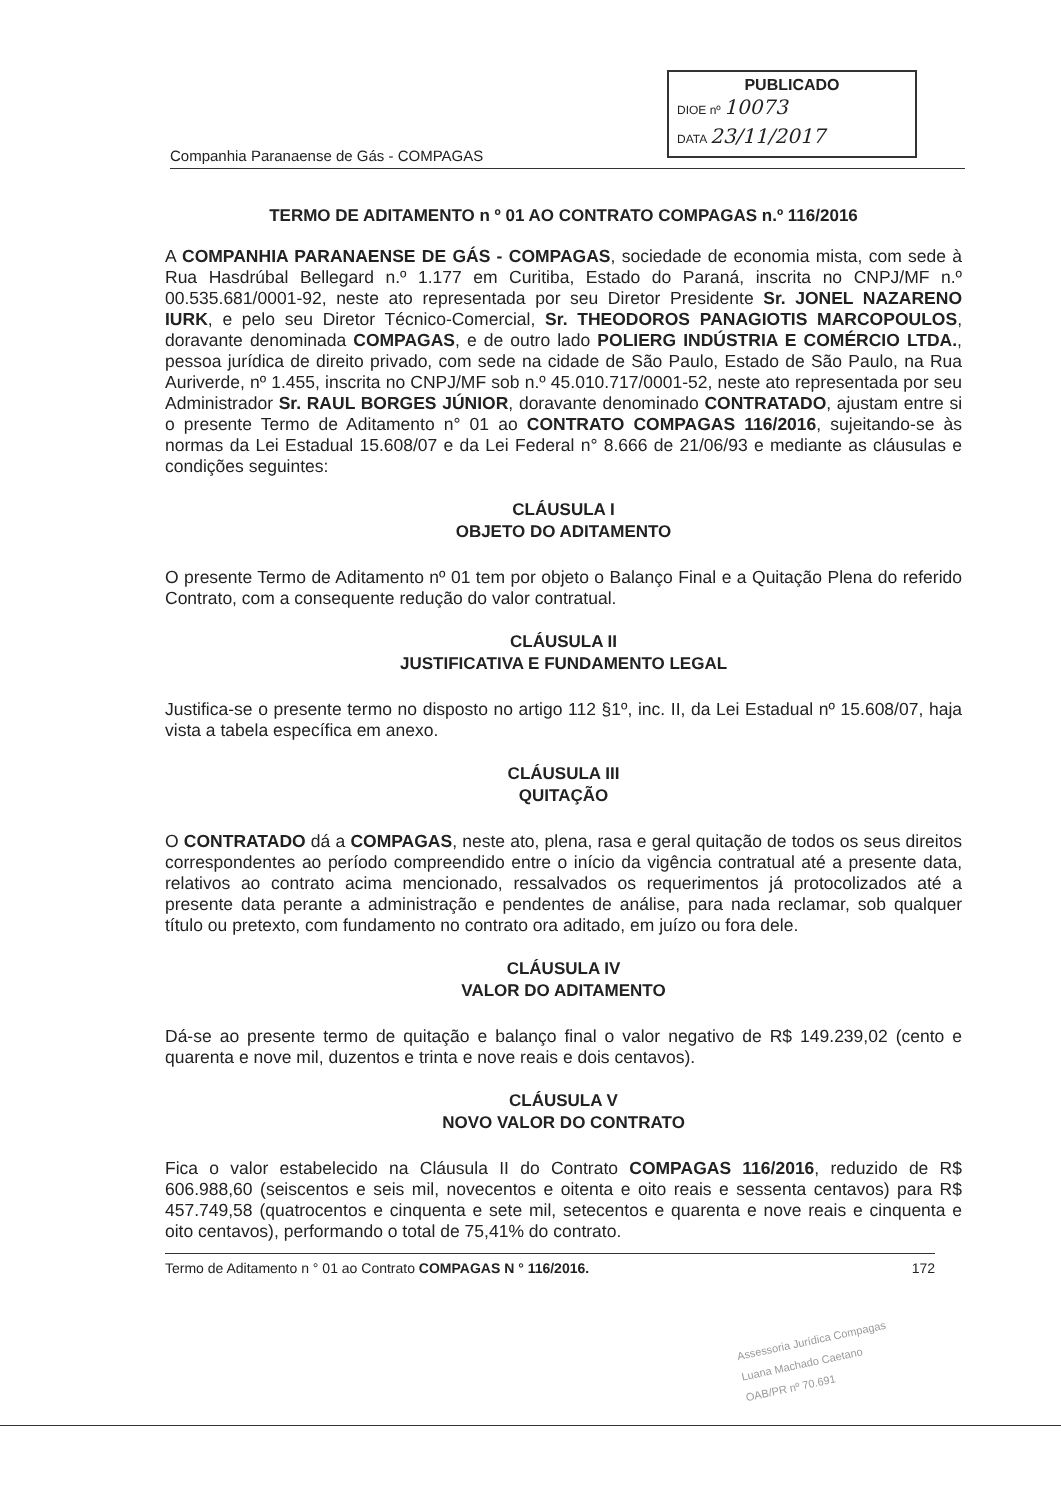PUBLICADO
DIOE nº 10073
DATA 23/11/2017
Companhia Paranaense de Gás - COMPAGAS
TERMO DE ADITAMENTO n º 01 AO CONTRATO COMPAGAS n.º 116/2016
A COMPANHIA PARANAENSE DE GÁS - COMPAGAS, sociedade de economia mista, com sede à Rua Hasdrúbal Bellegard n.º 1.177 em Curitiba, Estado do Paraná, inscrita no CNPJ/MF n.º 00.535.681/0001-92, neste ato representada por seu Diretor Presidente Sr. JONEL NAZARENO IURK, e pelo seu Diretor Técnico-Comercial, Sr. THEODOROS PANAGIOTIS MARCOPOULOS, doravante denominada COMPAGAS, e de outro lado POLIERG INDÚSTRIA E COMÉRCIO LTDA., pessoa jurídica de direito privado, com sede na cidade de São Paulo, Estado de São Paulo, na Rua Auriverde, nº 1.455, inscrita no CNPJ/MF sob n.º 45.010.717/0001-52, neste ato representada por seu Administrador Sr. RAUL BORGES JÚNIOR, doravante denominado CONTRATADO, ajustam entre si o presente Termo de Aditamento n° 01 ao CONTRATO COMPAGAS 116/2016, sujeitando-se às normas da Lei Estadual 15.608/07 e da Lei Federal n° 8.666 de 21/06/93 e mediante as cláusulas e condições seguintes:
CLÁUSULA I
OBJETO DO ADITAMENTO
O presente Termo de Aditamento nº 01 tem por objeto o Balanço Final e a Quitação Plena do referido Contrato, com a consequente redução do valor contratual.
CLÁUSULA II
JUSTIFICATIVA E FUNDAMENTO LEGAL
Justifica-se o presente termo no disposto no artigo 112 §1º, inc. II, da Lei Estadual nº 15.608/07, haja vista a tabela específica em anexo.
CLÁUSULA III
QUITAÇÃO
O CONTRATADO dá a COMPAGAS, neste ato, plena, rasa e geral quitação de todos os seus direitos correspondentes ao período compreendido entre o início da vigência contratual até a presente data, relativos ao contrato acima mencionado, ressalvados os requerimentos já protocolizados até a presente data perante a administração e pendentes de análise, para nada reclamar, sob qualquer título ou pretexto, com fundamento no contrato ora aditado, em juízo ou fora dele.
CLÁUSULA IV
VALOR DO ADITAMENTO
Dá-se ao presente termo de quitação e balanço final o valor negativo de R$ 149.239,02 (cento e quarenta e nove mil, duzentos e trinta e nove reais e dois centavos).
CLÁUSULA V
NOVO VALOR DO CONTRATO
Fica o valor estabelecido na Cláusula II do Contrato COMPAGAS 116/2016, reduzido de R$ 606.988,60 (seiscentos e seis mil, novecentos e oitenta e oito reais e sessenta centavos) para R$ 457.749,58 (quatrocentos e cinquenta e sete mil, setecentos e quarenta e nove reais e cinquenta e oito centavos), performando o total de 75,41% do contrato.
Termo de Aditamento n ° 01 ao Contrato COMPAGAS N ° 116/2016. 172
Assessoria Jurídica Compagas
Luana Machado Caetano
OAB/PR nº 70.691